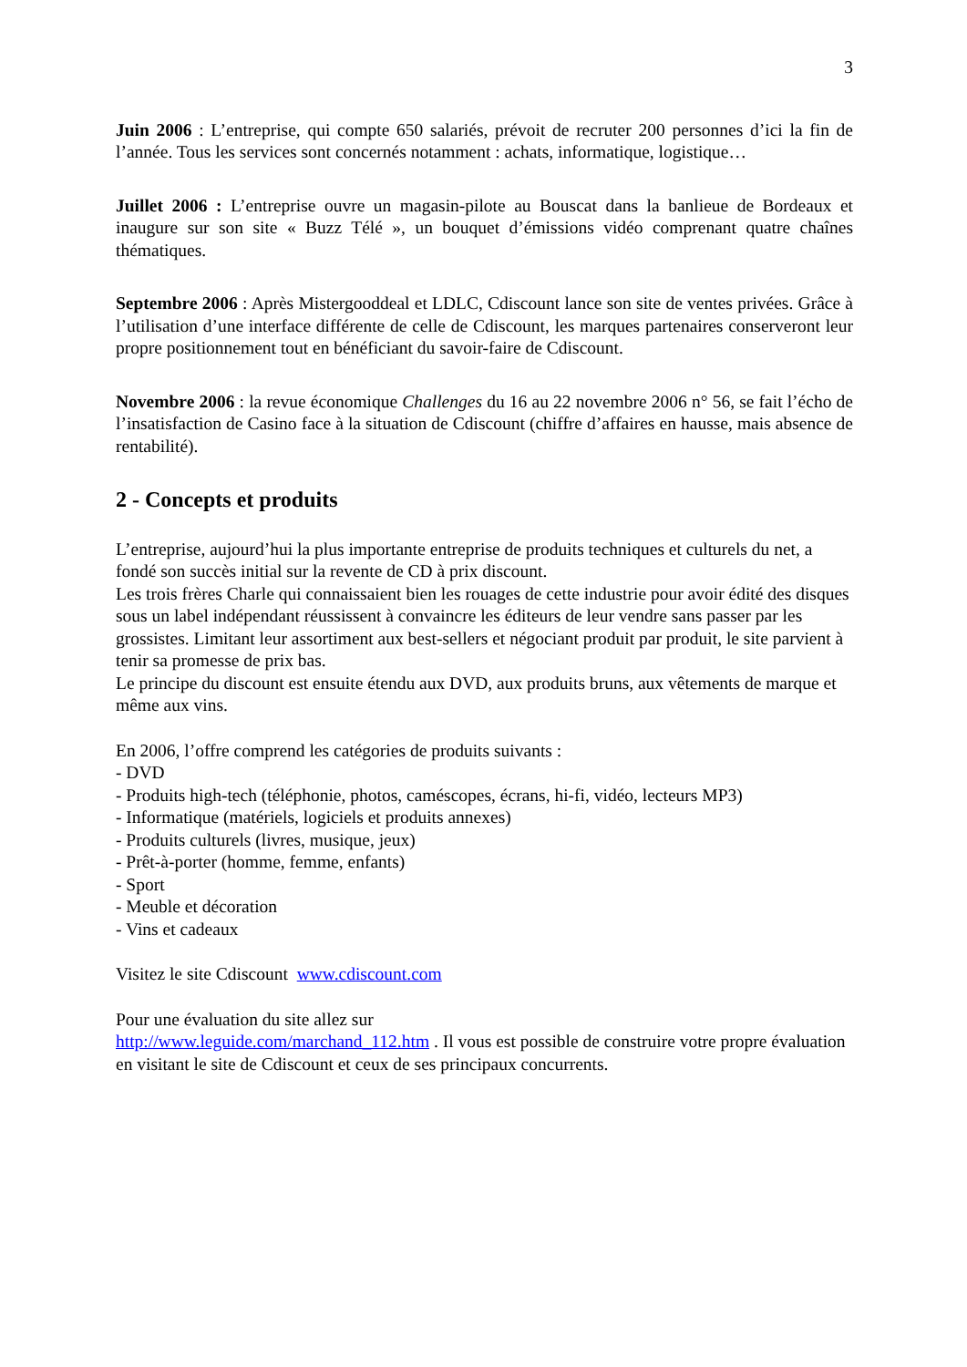3
Juin 2006 : L’entreprise, qui compte 650 salariés, prévoit de recruter 200 personnes d’ici la fin de l’année. Tous les services sont concernés notamment : achats, informatique, logistique…
Juillet 2006 : L’entreprise ouvre un magasin-pilote au Bouscat dans la banlieue de Bordeaux et inaugure sur son site « Buzz Télé », un bouquet d’émissions vidéo comprenant quatre chaînes thématiques.
Septembre 2006 : Après Mistergooddeal et LDLC, Cdiscount lance son site de ventes privées. Grâce à l’utilisation d’une interface différente de celle de Cdiscount, les marques partenaires conserveront leur propre positionnement tout en bénéficiant du savoir-faire de Cdiscount.
Novembre 2006 : la revue économique Challenges du 16 au 22 novembre 2006 n° 56, se fait l’écho de l’insatisfaction de Casino face à la situation de Cdiscount (chiffre d’affaires en hausse, mais absence de rentabilité).
2 - Concepts et produits
L’entreprise, aujourd’hui la plus importante entreprise de produits techniques et culturels du net, a fondé son succès initial sur la revente de CD à prix discount.
Les trois frères Charle qui connaissaient bien les rouages de cette industrie pour avoir édité des disques sous un label indépendant réussissent à convaincre les éditeurs de leur vendre sans passer par les grossistes. Limitant leur assortiment aux best-sellers et négociant produit par produit, le site parvient à tenir sa promesse de prix bas.
Le principe du discount est ensuite étendu aux DVD, aux produits bruns, aux vêtements de marque et même aux vins.
En 2006, l’offre comprend les catégories de produits suivants :
- DVD
- Produits high-tech (téléphonie, photos, caméscopes, écrans, hi-fi, vidéo, lecteurs MP3)
- Informatique (matériels, logiciels et produits annexes)
- Produits culturels (livres, musique, jeux)
- Prêt-à-porter (homme, femme, enfants)
- Sport
- Meuble et décoration
- Vins et cadeaux
Visitez le site Cdiscount www.cdiscount.com
Pour une évaluation du site allez sur
http://www.leguide.com/marchand_112.htm . Il vous est possible de construire votre propre évaluation en visitant le site de Cdiscount et ceux de ses principaux concurrents.